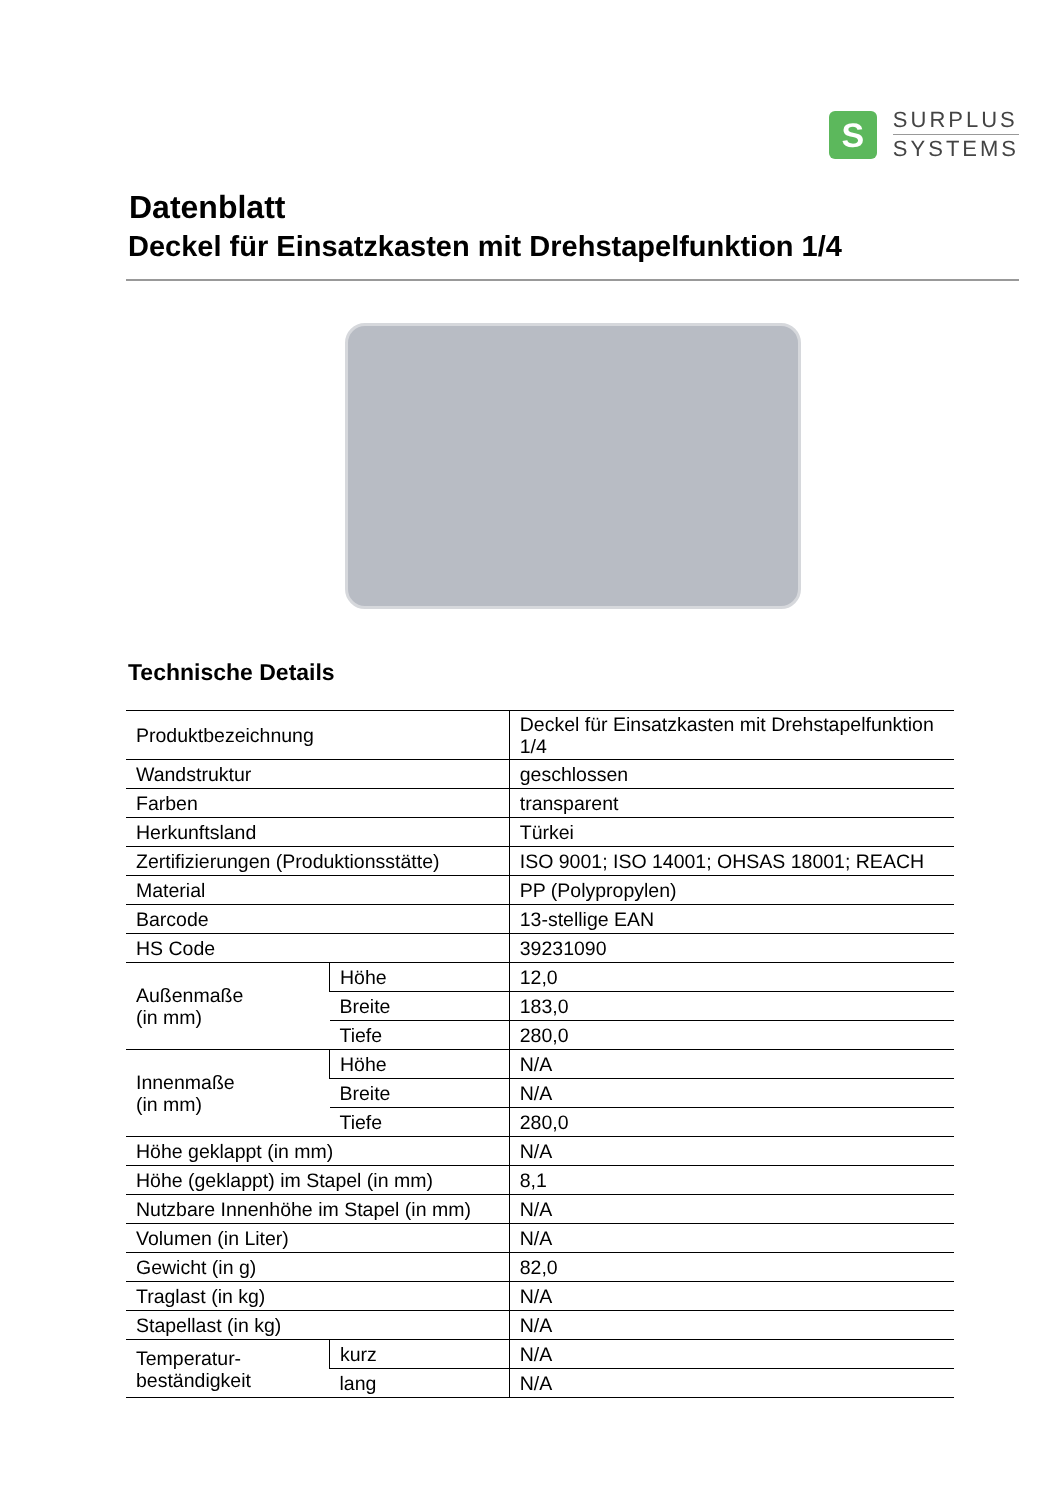S
SURPLUS
SYSTEMS
Datenblatt
Deckel für Einsatzkasten mit Drehstapelfunktion 1/4
Technische Details
| Produktbezeichnung | | Deckel für Einsatzkasten mit Drehstapelfunktion 1/4 |
| Wandstruktur | | geschlossen |
| Farben | | transparent |
| Herkunftsland | | Türkei |
| Zertifizierungen (Produktionsstätte) | | ISO 9001; ISO 14001; OHSAS 18001; REACH |
| Material | | PP (Polypropylen) |
| Barcode | | 13-stellige EAN |
| HS Code | | 39231090 |
| Außenmaße (in mm) | Höhe | 12,0 |
| | Breite | 183,0 |
| | Tiefe | 280,0 |
| Innenmaße (in mm) | Höhe | N/A |
| | Breite | N/A |
| | Tiefe | 280,0 |
| Höhe geklappt (in mm) | | N/A |
| Höhe (geklappt) im Stapel (in mm) | | 8,1 |
| Nutzbare Innenhöhe im Stapel (in mm) | | N/A |
| Volumen (in Liter) | | N/A |
| Gewicht (in g) | | 82,0 |
| Traglast (in kg) | | N/A |
| Stapellast (in kg) | | N/A |
| Temperatur- beständigkeit | kurz | N/A |
| | lang | N/A |